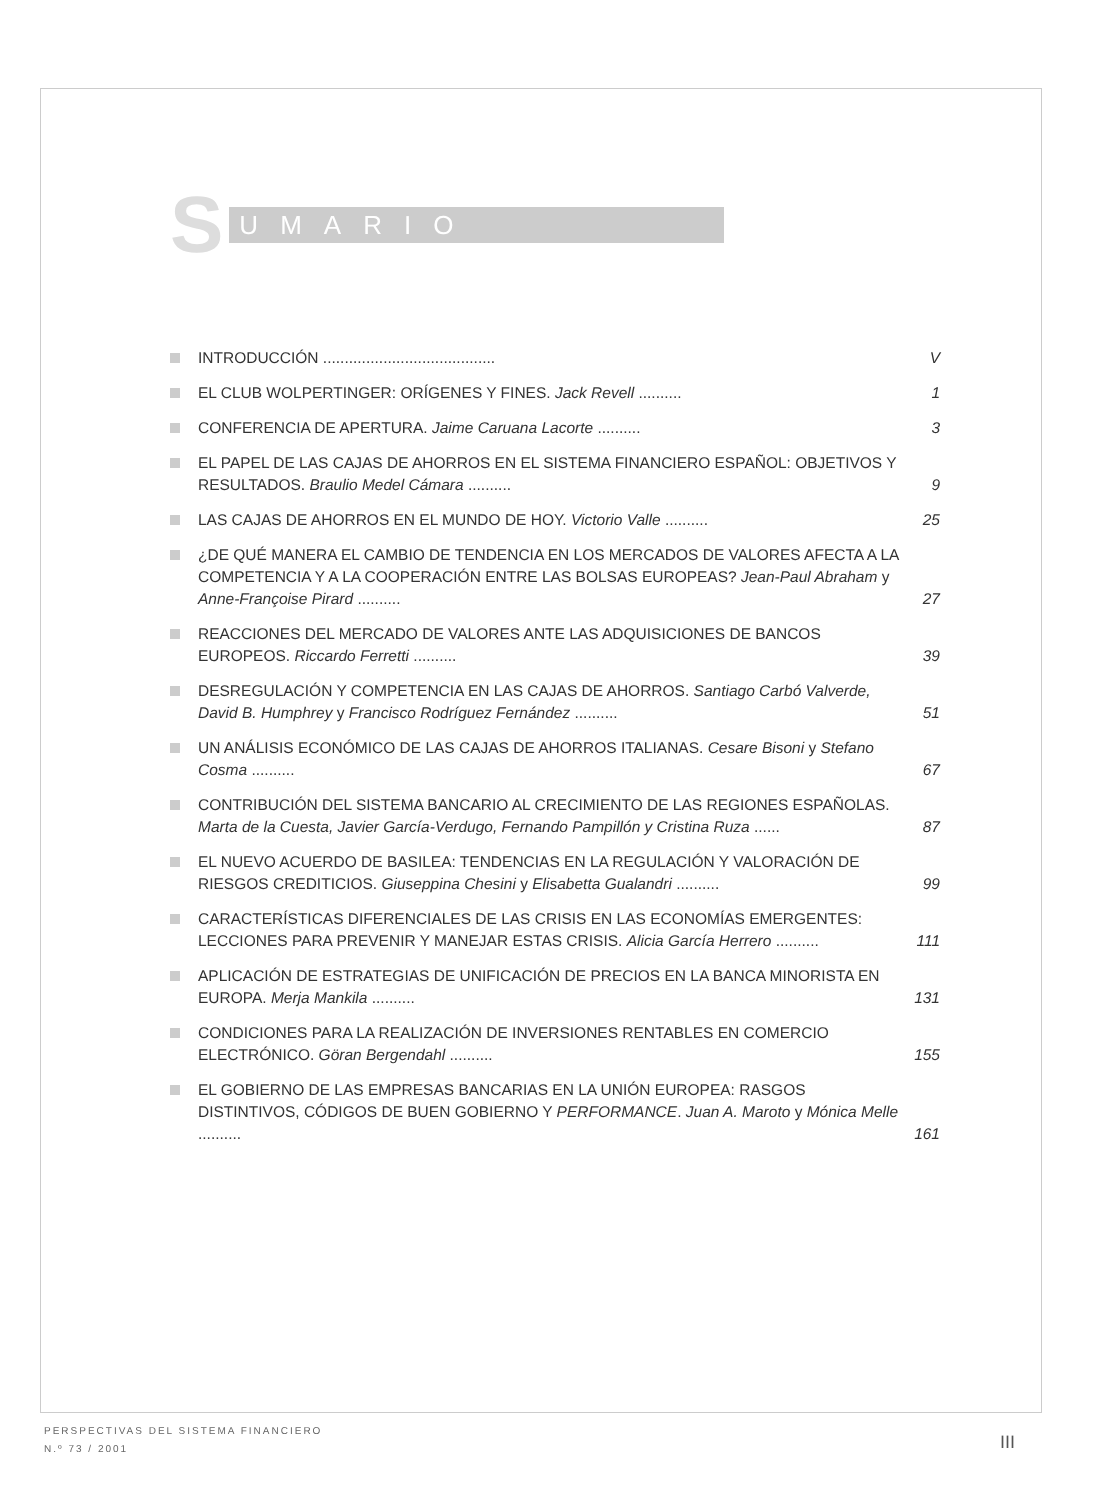S UMARIO
INTRODUCCIÓN ........................................ V
EL CLUB WOLPERTINGER: ORÍGENES Y FINES. Jack Revell .......... 1
CONFERENCIA DE APERTURA. Jaime Caruana Lacorte .......... 3
EL PAPEL DE LAS CAJAS DE AHORROS EN EL SISTEMA FINANCIERO ESPAÑOL: OBJETIVOS Y RESULTADOS. Braulio Medel Cámara .......... 9
LAS CAJAS DE AHORROS EN EL MUNDO DE HOY. Victorio Valle .......... 25
¿DE QUÉ MANERA EL CAMBIO DE TENDENCIA EN LOS MERCADOS DE VALORES AFECTA A LA COMPETENCIA Y A LA COOPERACIÓN ENTRE LAS BOLSAS EUROPEAS? Jean-Paul Abraham y Anne-Françoise Pirard .......... 27
REACCIONES DEL MERCADO DE VALORES ANTE LAS ADQUISICIONES DE BANCOS EUROPEOS. Riccardo Ferretti .......... 39
DESREGULACIÓN Y COMPETENCIA EN LAS CAJAS DE AHORROS. Santiago Carbó Valverde, David B. Humphrey y Francisco Rodríguez Fernández .......... 51
UN ANÁLISIS ECONÓMICO DE LAS CAJAS DE AHORROS ITALIANAS. Cesare Bisoni y Stefano Cosma .......... 67
CONTRIBUCIÓN DEL SISTEMA BANCARIO AL CRECIMIENTO DE LAS REGIONES ESPAÑOLAS. Marta de la Cuesta, Javier García-Verdugo, Fernando Pampillón y Cristina Ruza ...... 87
EL NUEVO ACUERDO DE BASILEA: TENDENCIAS EN LA REGULACIÓN Y VALORACIÓN DE RIESGOS CREDITICIOS. Giuseppina Chesini y Elisabetta Gualandri .......... 99
CARACTERÍSTICAS DIFERENCIALES DE LAS CRISIS EN LAS ECONOMÍAS EMERGENTES: LECCIONES PARA PREVENIR Y MANEJAR ESTAS CRISIS. Alicia García Herrero .......... 111
APLICACIÓN DE ESTRATEGIAS DE UNIFICACIÓN DE PRECIOS EN LA BANCA MINORISTA EN EUROPA. Merja Mankila .......... 131
CONDICIONES PARA LA REALIZACIÓN DE INVERSIONES RENTABLES EN COMERCIO ELECTRÓNICO. Göran Bergendahl .......... 155
EL GOBIERNO DE LAS EMPRESAS BANCARIAS EN LA UNIÓN EUROPEA: RASGOS DISTINTIVOS, CÓDIGOS DE BUEN GOBIERNO Y PERFORMANCE. Juan A. Maroto y Mónica Melle .......... 161
PERSPECTIVAS DEL SISTEMA FINANCIERO
N.º 73 / 2001
III